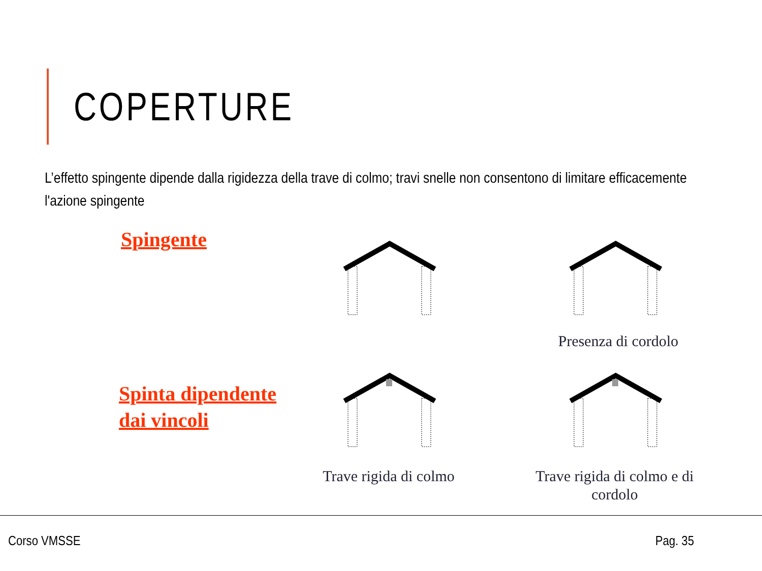COPERTURE
L’effetto spingente dipende dalla rigidezza della trave di colmo; travi snelle non consentono di limitare efficacemente l'azione spingente
Spingente
Spinta dipendente
dai vincoli
Presenza di cordolo
Trave rigida di colmo
Trave rigida di colmo e di cordolo
Corso VMSSE Pag. 35